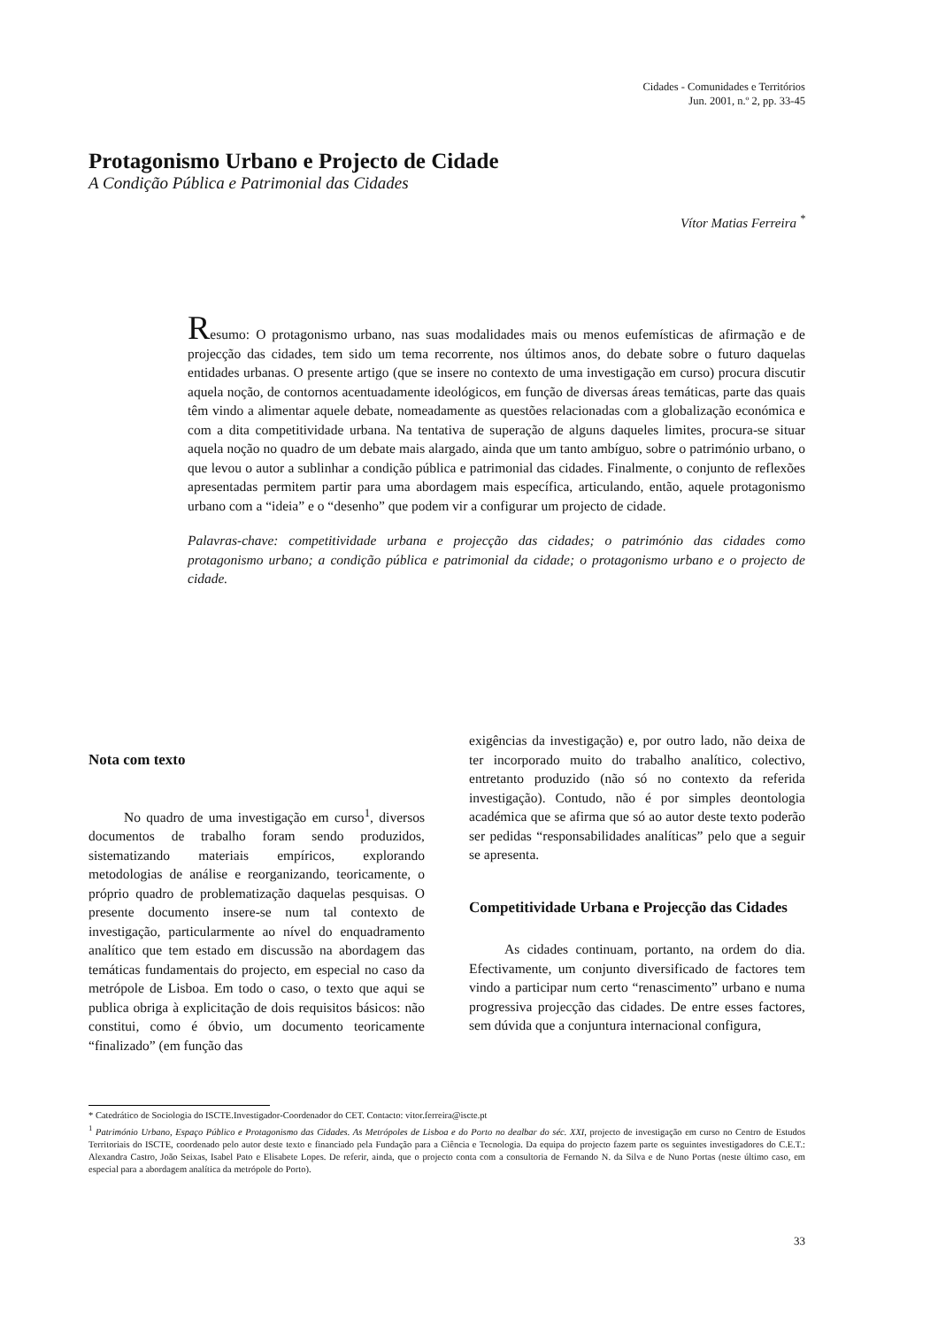Cidades - Comunidades e Territórios
Jun. 2001, n.º 2, pp. 33-45
Protagonismo Urbano e Projecto de Cidade
A Condição Pública e Patrimonial das Cidades
Vítor Matias Ferreira <sup>*</sup>
Resumo: O protagonismo urbano, nas suas modalidades mais ou menos eufemísticas de afirmação e de projecção das cidades, tem sido um tema recorrente, nos últimos anos, do debate sobre o futuro daquelas entidades urbanas. O presente artigo (que se insere no contexto de uma investigação em curso) procura discutir aquela noção, de contornos acentuadamente ideológicos, em função de diversas áreas temáticas, parte das quais têm vindo a alimentar aquele debate, nomeadamente as questões relacionadas com a globalização económica e com a dita competitividade urbana. Na tentativa de superação de alguns daqueles limites, procura-se situar aquela noção no quadro de um debate mais alargado, ainda que um tanto ambíguo, sobre o património urbano, o que levou o autor a sublinhar a condição pública e patrimonial das cidades. Finalmente, o conjunto de reflexões apresentadas permitem partir para uma abordagem mais específica, articulando, então, aquele protagonismo urbano com a “ideia” e o “desenho” que podem vir a configurar um projecto de cidade.
Palavras-chave: competitividade urbana e projecção das cidades; o património das cidades como protagonismo urbano; a condição pública e patrimonial da cidade; o protagonismo urbano e o projecto de cidade.
Nota com texto
No quadro de uma investigação em curso<sup>1</sup>, diversos documentos de trabalho foram sendo produzidos, sistematizando materiais empíricos, explorando metodologias de análise e reorganizando, teoricamente, o próprio quadro de problematização daquelas pesquisas. O presente documento insere-se num tal contexto de investigação, particularmente ao nível do enquadramento analítico que tem estado em discussão na abordagem das temáticas fundamentais do projecto, em especial no caso da metrópole de Lisboa. Em todo o caso, o texto que aqui se publica obriga à explicitação de dois requisitos básicos: não constitui, como é óbvio, um documento teoricamente “finalizado” (em função das
exigências da investigação) e, por outro lado, não deixa de ter incorporado muito do trabalho analítico, colectivo, entretanto produzido (não só no contexto da referida investigação). Contudo, não é por simples deontologia académica que se afirma que só ao autor deste texto poderão ser pedidas “responsabilidades analíticas” pelo que a seguir se apresenta.
Competitividade Urbana e Projecção das Cidades
As cidades continuam, portanto, na ordem do dia. Efectivamente, um conjunto diversificado de factores tem vindo a participar num certo “renascimento” urbano e numa progressiva projecção das cidades. De entre esses factores, sem dúvida que a conjuntura internacional configura,
* Catedrático de Sociologia do ISCTE.Investigador-Coordenador do CET. Contacto: vitor.ferreira@iscte.pt
<sup>1</sup> Património Urbano, Espaço Público e Protagonismo das Cidades. As Metrópoles de Lisboa e do Porto no dealbar do séc. XXI, projecto de investigação em curso no Centro de Estudos Territoriais do ISCTE, coordenado pelo autor deste texto e financiado pela Fundação para a Ciência e Tecnologia. Da equipa do projecto fazem parte os seguintes investigadores do C.E.T.: Alexandra Castro, João Seixas, Isabel Pato e Elisabete Lopes. De referir, ainda, que o projecto conta com a consultoria de Fernando N. da Silva e de Nuno Portas (neste último caso, em especial para a abordagem analítica da metrópole do Porto).
33